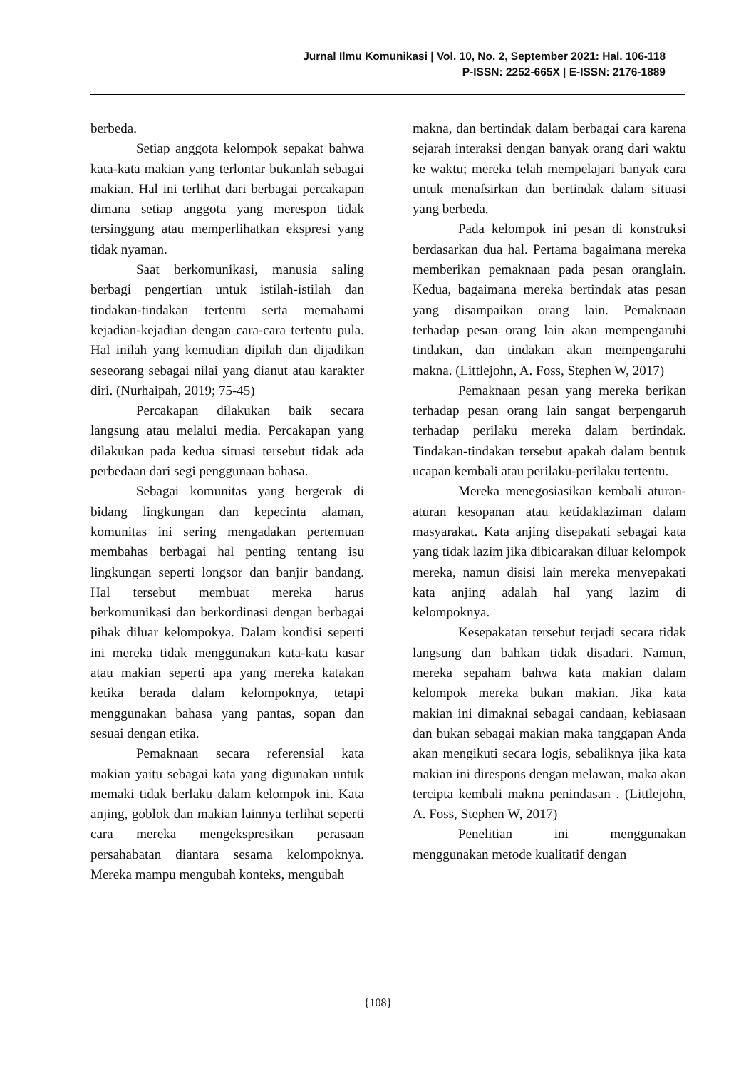Jurnal Ilmu Komunikasi | Vol. 10, No. 2, September 2021: Hal. 106-118
P-ISSN: 2252-665X | E-ISSN: 2176-1889
berbeda.
Setiap anggota kelompok sepakat bahwa kata-kata makian yang terlontar bukanlah sebagai makian. Hal ini terlihat dari berbagai percakapan dimana setiap anggota yang merespon tidak tersinggung atau memperlihatkan ekspresi yang tidak nyaman.
Saat berkomunikasi, manusia saling berbagi pengertian untuk istilah-istilah dan tindakan-tindakan tertentu serta memahami kejadian-kejadian dengan cara-cara tertentu pula. Hal inilah yang kemudian dipilah dan dijadikan seseorang sebagai nilai yang dianut atau karakter diri. (Nurhaipah, 2019; 75-45)
Percakapan dilakukan baik secara langsung atau melalui media. Percakapan yang dilakukan pada kedua situasi tersebut tidak ada perbedaan dari segi penggunaan bahasa.
Sebagai komunitas yang bergerak di bidang lingkungan dan kepecinta alaman, komunitas ini sering mengadakan pertemuan membahas berbagai hal penting tentang isu lingkungan seperti longsor dan banjir bandang. Hal tersebut membuat mereka harus berkomunikasi dan berkordinasi dengan berbagai pihak diluar kelompokya. Dalam kondisi seperti ini mereka tidak menggunakan kata-kata kasar atau makian seperti apa yang mereka katakan ketika berada dalam kelompoknya, tetapi menggunakan bahasa yang pantas, sopan dan sesuai dengan etika.
Pemaknaan secara referensial kata makian yaitu sebagai kata yang digunakan untuk memaki tidak berlaku dalam kelompok ini. Kata anjing, goblok dan makian lainnya terlihat seperti cara mereka mengekspresikan perasaan persahabatan diantara sesama kelompoknya. Mereka mampu mengubah konteks, mengubah
makna, dan bertindak dalam berbagai cara karena sejarah interaksi dengan banyak orang dari waktu ke waktu; mereka telah mempelajari banyak cara untuk menafsirkan dan bertindak dalam situasi yang berbeda.
Pada kelompok ini pesan di konstruksi berdasarkan dua hal. Pertama bagaimana mereka memberikan pemaknaan pada pesan oranglain. Kedua, bagaimana mereka bertindak atas pesan yang disampaikan orang lain. Pemaknaan terhadap pesan orang lain akan mempengaruhi tindakan, dan tindakan akan mempengaruhi makna. (Littlejohn, A. Foss, Stephen W, 2017)
Pemaknaan pesan yang mereka berikan terhadap pesan orang lain sangat berpengaruh terhadap perilaku mereka dalam bertindak. Tindakan-tindakan tersebut apakah dalam bentuk ucapan kembali atau perilaku-perilaku tertentu.
Mereka menegosiasikan kembali aturan-aturan kesopanan atau ketidaklaziman dalam masyarakat. Kata anjing disepakati sebagai kata yang tidak lazim jika dibicarakan diluar kelompok mereka, namun disisi lain mereka menyepakati kata anjing adalah hal yang lazim di kelompoknya.
Kesepakatan tersebut terjadi secara tidak langsung dan bahkan tidak disadari. Namun, mereka sepaham bahwa kata makian dalam kelompok mereka bukan makian. Jika kata makian ini dimaknai sebagai candaan, kebiasaan dan bukan sebagai makian maka tanggapan Anda akan mengikuti secara logis, sebaliknya jika kata makian ini direspons dengan melawan, maka akan tercipta kembali makna penindasan . (Littlejohn, A. Foss, Stephen W, 2017)
Penelitian ini menggunakan menggunakan metode kualitatif dengan
{108}